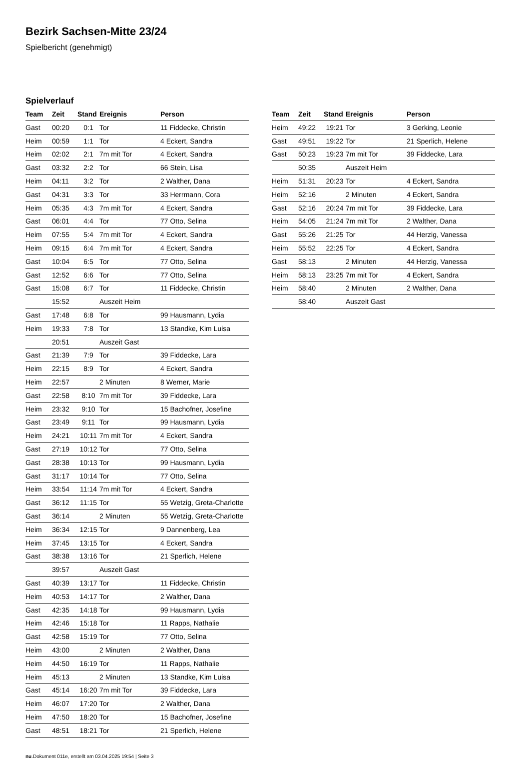Bezirk Sachsen-Mitte 23/24
Spielbericht (genehmigt)
Spielverlauf
| Team | Zeit | Stand | Ereignis | Person |
| --- | --- | --- | --- | --- |
| Gast | 00:20 | 0:1 | Tor | 11 Fiddecke, Christin |
| Heim | 00:59 | 1:1 | Tor | 4 Eckert, Sandra |
| Heim | 02:02 | 2:1 | 7m mit Tor | 4 Eckert, Sandra |
| Gast | 03:32 | 2:2 | Tor | 66 Stein, Lisa |
| Heim | 04:11 | 3:2 | Tor | 2 Walther, Dana |
| Gast | 04:31 | 3:3 | Tor | 33 Herrmann, Cora |
| Heim | 05:35 | 4:3 | 7m mit Tor | 4 Eckert, Sandra |
| Gast | 06:01 | 4:4 | Tor | 77 Otto, Selina |
| Heim | 07:55 | 5:4 | 7m mit Tor | 4 Eckert, Sandra |
| Heim | 09:15 | 6:4 | 7m mit Tor | 4 Eckert, Sandra |
| Gast | 10:04 | 6:5 | Tor | 77 Otto, Selina |
| Gast | 12:52 | 6:6 | Tor | 77 Otto, Selina |
| Gast | 15:08 | 6:7 | Tor | 11 Fiddecke, Christin |
| | 15:52 | | Auszeit Heim | |
| Gast | 17:48 | 6:8 | Tor | 99 Hausmann, Lydia |
| Heim | 19:33 | 7:8 | Tor | 13 Standke, Kim Luisa |
| | 20:51 | | Auszeit Gast | |
| Gast | 21:39 | 7:9 | Tor | 39 Fiddecke, Lara |
| Heim | 22:15 | 8:9 | Tor | 4 Eckert, Sandra |
| Heim | 22:57 | | 2 Minuten | 8 Werner, Marie |
| Gast | 22:58 | 8:10 | 7m mit Tor | 39 Fiddecke, Lara |
| Heim | 23:32 | 9:10 | Tor | 15 Bachofner, Josefine |
| Gast | 23:49 | 9:11 | Tor | 99 Hausmann, Lydia |
| Heim | 24:21 | 10:11 | 7m mit Tor | 4 Eckert, Sandra |
| Gast | 27:19 | 10:12 | Tor | 77 Otto, Selina |
| Gast | 28:38 | 10:13 | Tor | 99 Hausmann, Lydia |
| Gast | 31:17 | 10:14 | Tor | 77 Otto, Selina |
| Heim | 33:54 | 11:14 | 7m mit Tor | 4 Eckert, Sandra |
| Gast | 36:12 | 11:15 | Tor | 55 Wetzig, Greta-Charlotte |
| Gast | 36:14 | | 2 Minuten | 55 Wetzig, Greta-Charlotte |
| Heim | 36:34 | 12:15 | Tor | 9 Dannenberg, Lea |
| Heim | 37:45 | 13:15 | Tor | 4 Eckert, Sandra |
| Gast | 38:38 | 13:16 | Tor | 21 Sperlich, Helene |
| | 39:57 | | Auszeit Gast | |
| Gast | 40:39 | 13:17 | Tor | 11 Fiddecke, Christin |
| Heim | 40:53 | 14:17 | Tor | 2 Walther, Dana |
| Gast | 42:35 | 14:18 | Tor | 99 Hausmann, Lydia |
| Heim | 42:46 | 15:18 | Tor | 11 Rapps, Nathalie |
| Gast | 42:58 | 15:19 | Tor | 77 Otto, Selina |
| Heim | 43:00 | | 2 Minuten | 2 Walther, Dana |
| Heim | 44:50 | 16:19 | Tor | 11 Rapps, Nathalie |
| Heim | 45:13 | | 2 Minuten | 13 Standke, Kim Luisa |
| Gast | 45:14 | 16:20 | 7m mit Tor | 39 Fiddecke, Lara |
| Heim | 46:07 | 17:20 | Tor | 2 Walther, Dana |
| Heim | 47:50 | 18:20 | Tor | 15 Bachofner, Josefine |
| Gast | 48:51 | 18:21 | Tor | 21 Sperlich, Helene |
| Team | Zeit | Stand | Ereignis | Person |
| --- | --- | --- | --- | --- |
| Heim | 49:22 | 19:21 | Tor | 3 Gerking, Leonie |
| Gast | 49:51 | 19:22 | Tor | 21 Sperlich, Helene |
| Gast | 50:23 | 19:23 | 7m mit Tor | 39 Fiddecke, Lara |
| | 50:35 | | Auszeit Heim | |
| Heim | 51:31 | 20:23 | Tor | 4 Eckert, Sandra |
| Heim | 52:16 | | 2 Minuten | 4 Eckert, Sandra |
| Gast | 52:16 | 20:24 | 7m mit Tor | 39 Fiddecke, Lara |
| Heim | 54:05 | 21:24 | 7m mit Tor | 2 Walther, Dana |
| Gast | 55:26 | 21:25 | Tor | 44 Herzig, Vanessa |
| Heim | 55:52 | 22:25 | Tor | 4 Eckert, Sandra |
| Gast | 58:13 | | 2 Minuten | 44 Herzig, Vanessa |
| Heim | 58:13 | 23:25 | 7m mit Tor | 4 Eckert, Sandra |
| Heim | 58:40 | | 2 Minuten | 2 Walther, Dana |
| | 58:40 | | Auszeit Gast | |
nu.Dokument 011e, erstellt am 03.04.2025 19:54 | Seite 3